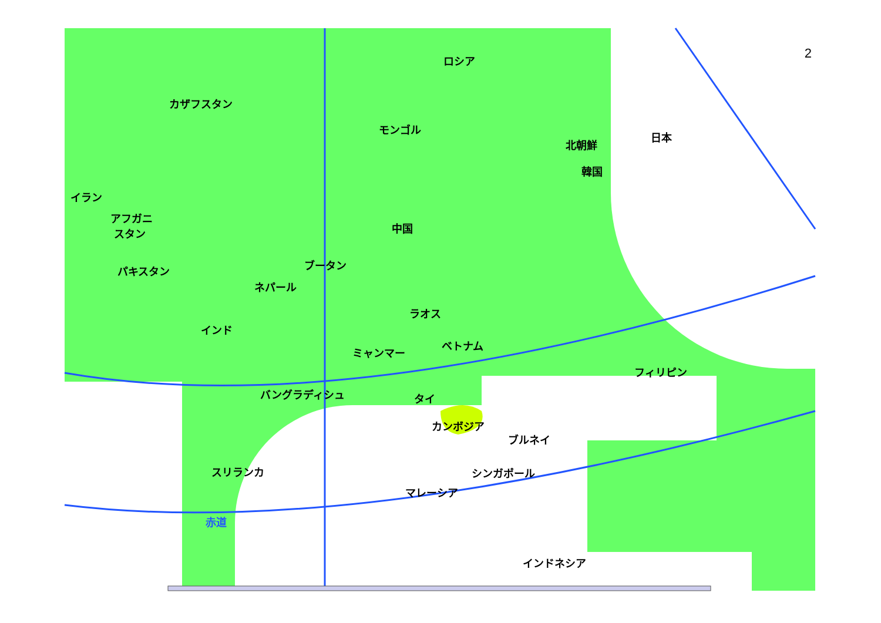2
ロシア
カザフスタン
モンゴル
日本
北朝鮮
韓国
イラン
アフガニ
スタン 中国
ブータン パキスタン
ネパール
ラオス
インド
ベトナム
ミャンマー
フィリピン
バングラディシュ タイ
カンボジア
ブルネイ
スリランカ シンガポール
マレーシア
赤道
インドネシア